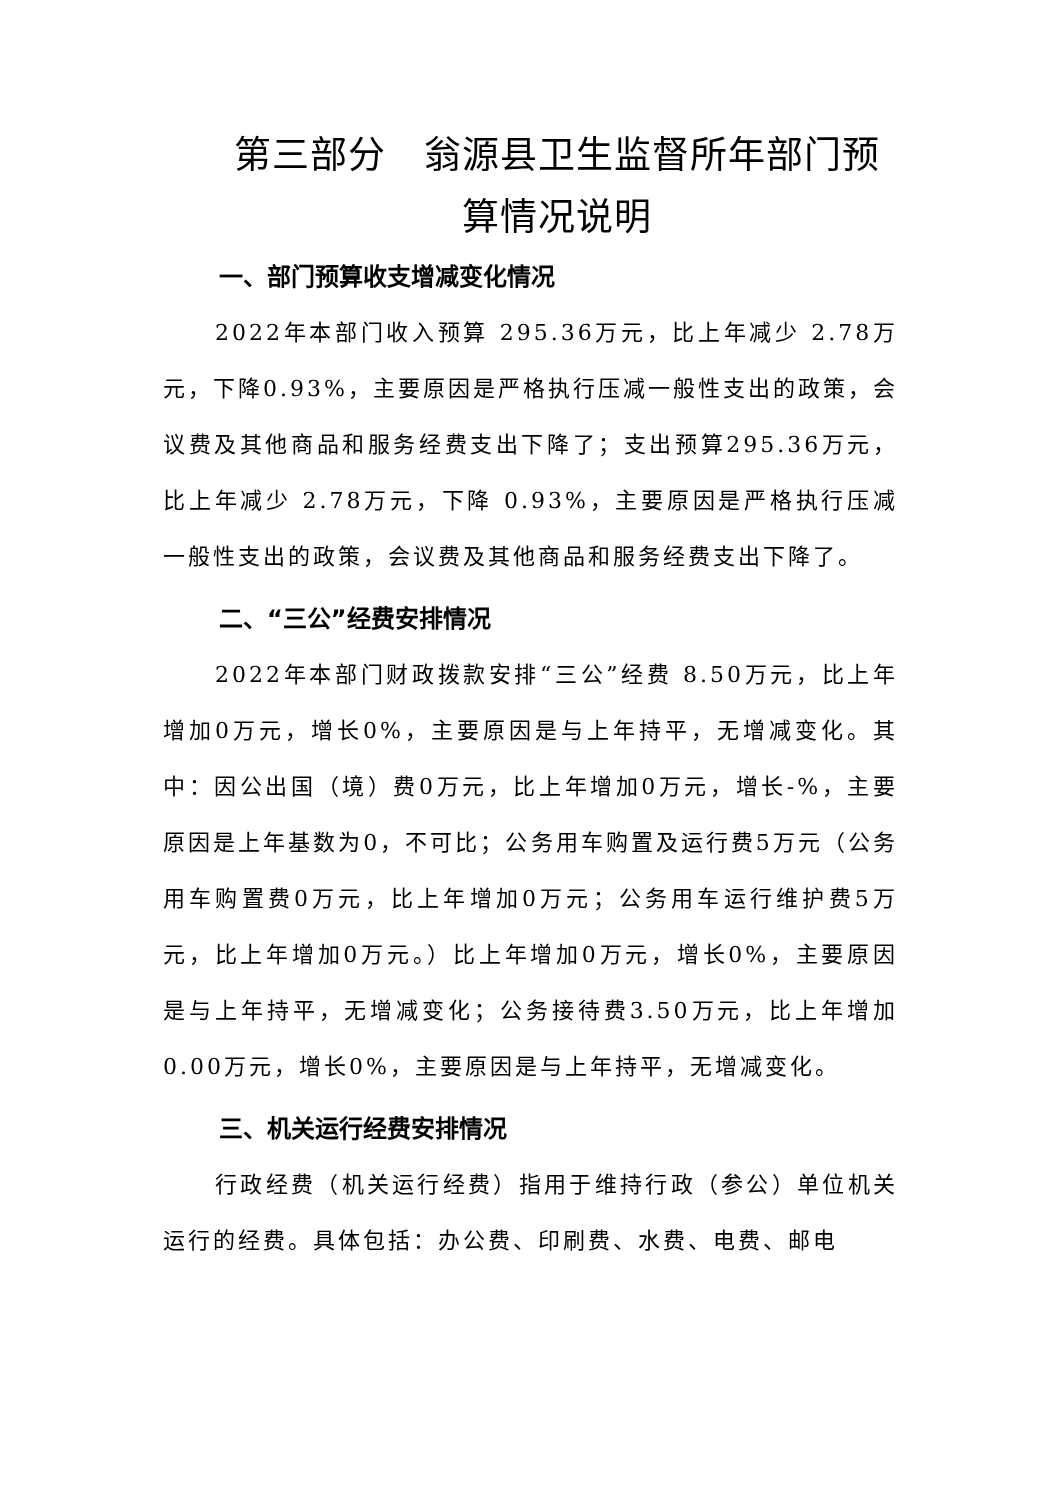第三部分　翁源县卫生监督所年部门预算情况说明
一、部门预算收支增减变化情况
2022年本部门收入预算 295.36万元，比上年减少 2.78万元，下降0.93%，主要原因是严格执行压减一般性支出的政策，会议费及其他商品和服务经费支出下降了；支出预算295.36万元，比上年减少 2.78万元，下降 0.93%，主要原因是严格执行压减一般性支出的政策，会议费及其他商品和服务经费支出下降了。
二、“三公”经费安排情况
2022年本部门财政拨款安排“三公”经费 8.50万元，比上年增加0万元，增长0%，主要原因是与上年持平，无增减变化。其中：因公出国（境）费0万元，比上年增加0万元，增长-%，主要原因是上年基数为0，不可比；公务用车购置及运行费5万元（公务用车购置费0万元，比上年增加0万元；公务用车运行维护费5万元，比上年增加0万元。）比上年增加0万元，增长0%，主要原因是与上年持平，无增减变化；公务接待费3.50万元，比上年增加0.00万元，增长0%，主要原因是与上年持平，无增减变化。
三、机关运行经费安排情况
行政经费（机关运行经费）指用于维持行政（参公）单位机关运行的经费。具体包括：办公费、印刷费、水费、电费、邮电